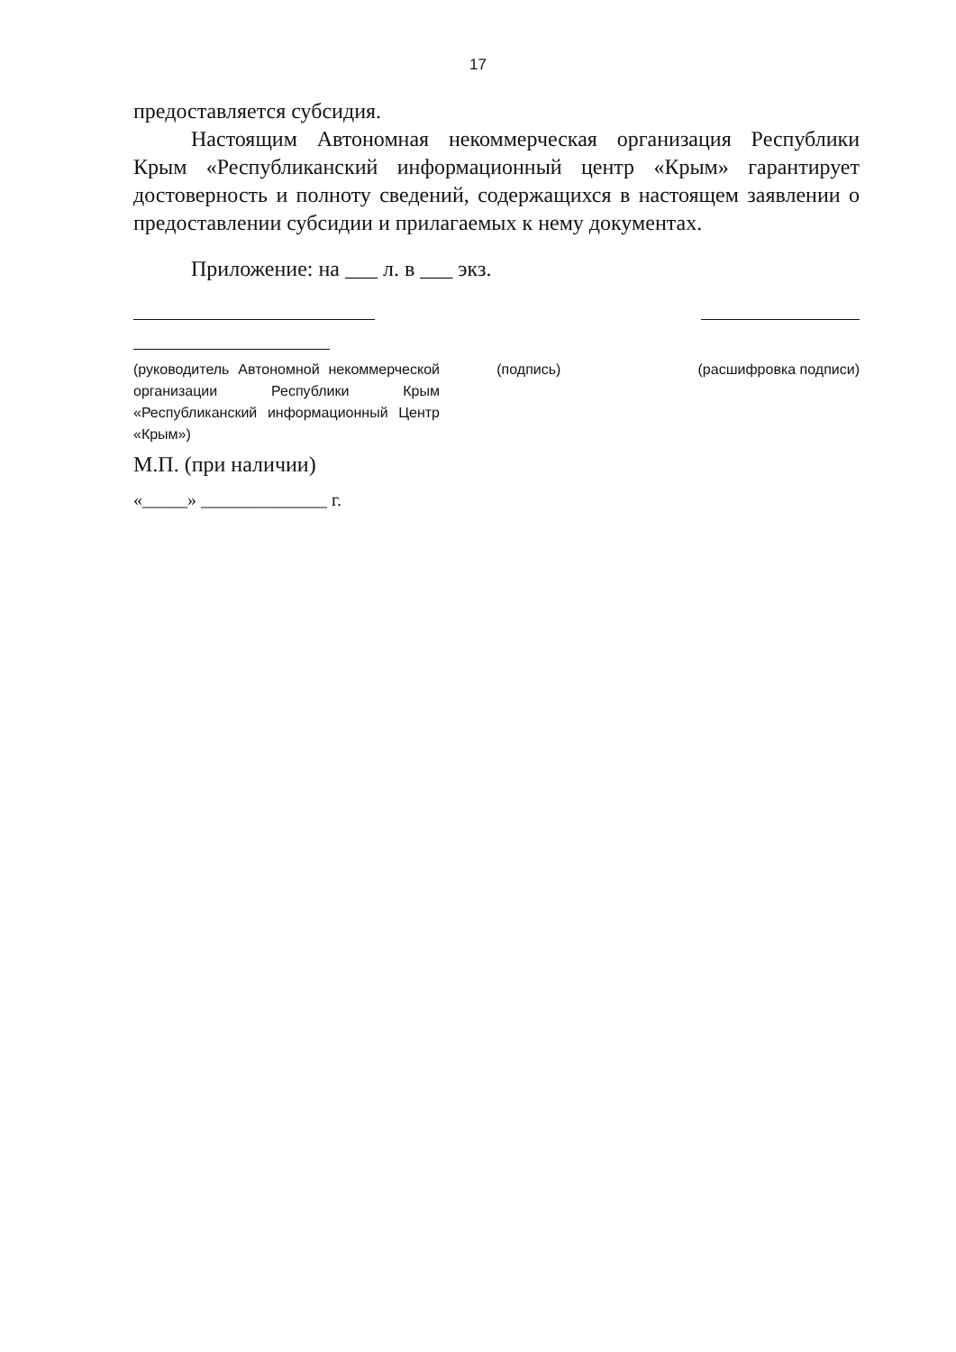17
предоставляется субсидия.
Настоящим Автономная некоммерческая организация Республики Крым «Республиканский информационный центр «Крым» гарантирует достоверность и полноту сведений, содержащихся в настоящем заявлении о предоставлении субсидии и прилагаемых к нему документах.
Приложение: на ___ л. в ___ экз.
(руководитель Автономной некоммерческой организации Республики Крым «Республиканский информационный Центр «Крым»)
(подпись) (расшифровка подписи)
М.П. (при наличии)
«_____» ______________ г.